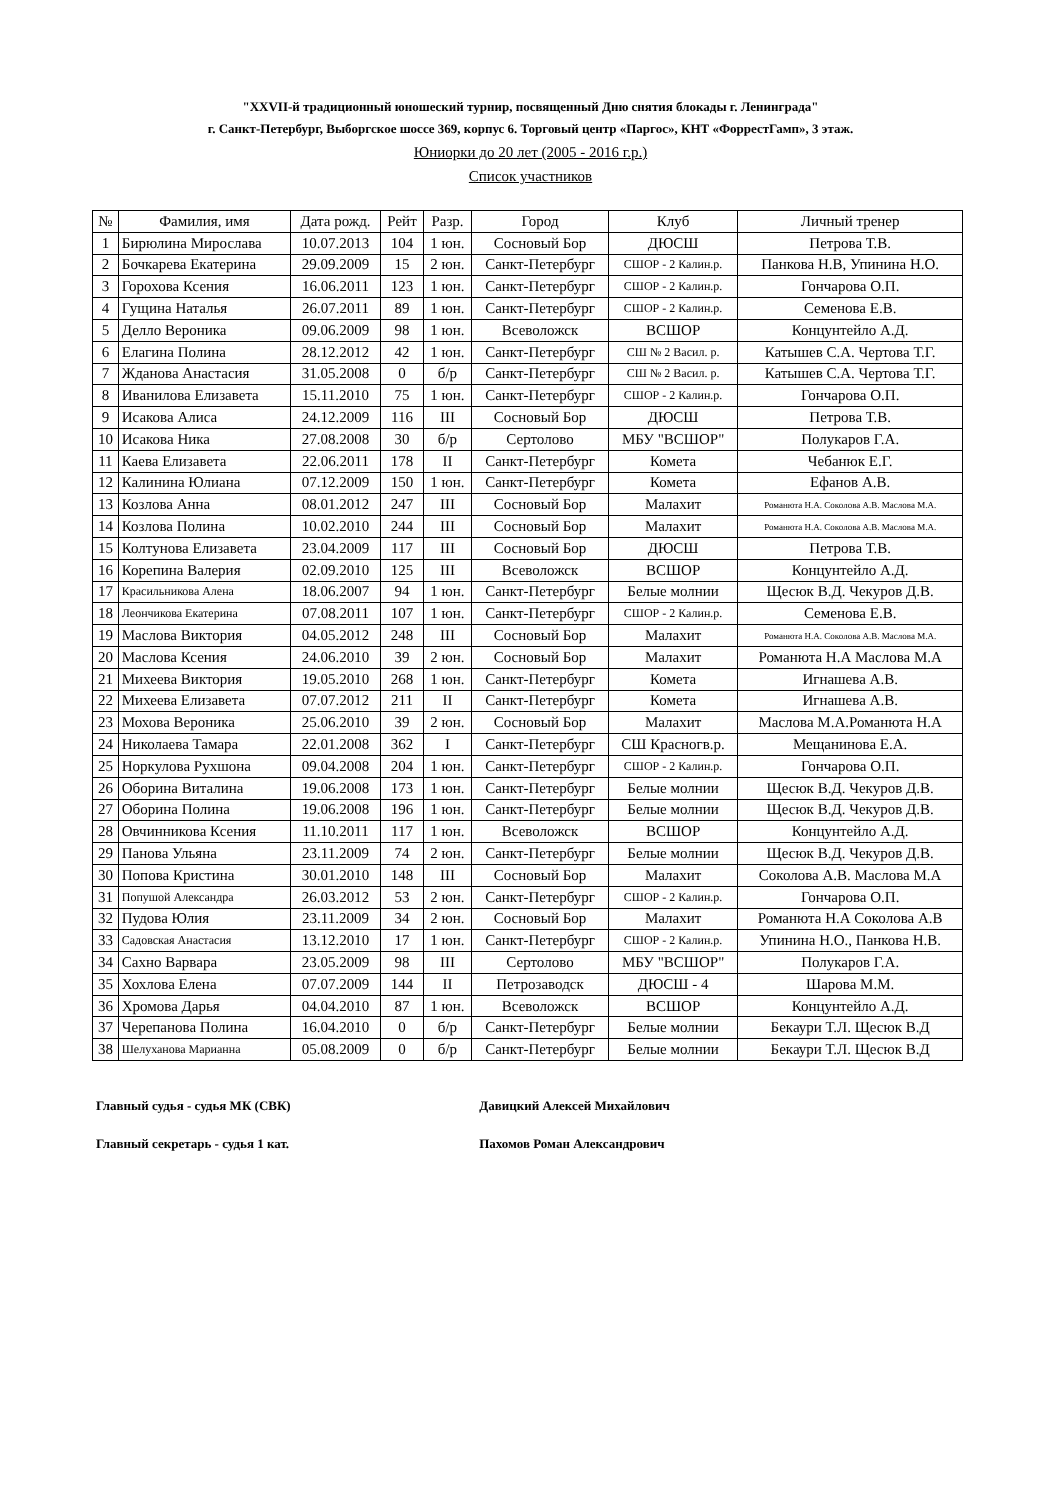"XXVII-й традиционный юношеский турнир, посвященный Дню снятия блокады г. Ленинграда"
г. Санкт-Петербург, Выборгское шоссе 369, корпус 6. Торговый центр «Паргос», КНТ «ФоррестГамп», 3 этаж.
Юниорки до 20 лет (2005 - 2016 г.р.)
Список участников
| № | Фамилия, имя | Дата рожд. | Рейт | Разр. | Город | Клуб | Личный тренер |
| --- | --- | --- | --- | --- | --- | --- | --- |
| 1 | Бирюлина Мирослава | 10.07.2013 | 104 | 1 юн. | Сосновый Бор | ДЮСШ | Петрова Т.В. |
| 2 | Бочкарева Екатерина | 29.09.2009 | 15 | 2 юн. | Санкт-Петербург | СШОР - 2 Калин.р. | Панкова Н.В, Упинина Н.О. |
| 3 | Горохова Ксения | 16.06.2011 | 123 | 1 юн. | Санкт-Петербург | СШОР - 2 Калин.р. | Гончарова О.П. |
| 4 | Гущина Наталья | 26.07.2011 | 89 | 1 юн. | Санкт-Петербург | СШОР - 2 Калин.р. | Семенова Е.В. |
| 5 | Делло Вероника | 09.06.2009 | 98 | 1 юн. | Всеволожск | ВСШОР | Концунтейло А.Д. |
| 6 | Елагина Полина | 28.12.2012 | 42 | 1 юн. | Санкт-Петербург | СШ № 2 Васил. р. | Катышев С.А. Чертова Т.Г. |
| 7 | Жданова Анастасия | 31.05.2008 | 0 | б/р | Санкт-Петербург | СШ № 2 Васил. р. | Катышев С.А. Чертова Т.Г. |
| 8 | Иванилова Елизавета | 15.11.2010 | 75 | 1 юн. | Санкт-Петербург | СШОР - 2 Калин.р. | Гончарова О.П. |
| 9 | Исакова Алиса | 24.12.2009 | 116 | III | Сосновый Бор | ДЮСШ | Петрова Т.В. |
| 10 | Исакова Ника | 27.08.2008 | 30 | б/р | Сертолово | МБУ "ВСШОР" | Полукаров Г.А. |
| 11 | Каева Елизавета | 22.06.2011 | 178 | II | Санкт-Петербург | Комета | Чебанюк Е.Г. |
| 12 | Калинина Юлиана | 07.12.2009 | 150 | 1 юн. | Санкт-Петербург | Комета | Ефанов А.В. |
| 13 | Козлова Анна | 08.01.2012 | 247 | III | Сосновый Бор | Малахит | Романюта Н.А. Соколова А.В. Маслова М.А. |
| 14 | Козлова Полина | 10.02.2010 | 244 | III | Сосновый Бор | Малахит | Романюта Н.А. Соколова А.В. Маслова М.А. |
| 15 | Колтунова Елизавета | 23.04.2009 | 117 | III | Сосновый Бор | ДЮСШ | Петрова Т.В. |
| 16 | Корепина Валерия | 02.09.2010 | 125 | III | Всеволожск | ВСШОР | Концунтейло А.Д. |
| 17 | Красильникова Алена | 18.06.2007 | 94 | 1 юн. | Санкт-Петербург | Белые молнии | Щесюк В.Д. Чекуров Д.В. |
| 18 | Леончикова Екатерина | 07.08.2011 | 107 | 1 юн. | Санкт-Петербург | СШОР - 2 Калин.р. | Семенова Е.В. |
| 19 | Маслова Виктория | 04.05.2012 | 248 | III | Сосновый Бор | Малахит | Романюта Н.А. Соколова А.В. Маслова М.А. |
| 20 | Маслова Ксения | 24.06.2010 | 39 | 2 юн. | Сосновый Бор | Малахит | Романюта Н.А Маслова М.А |
| 21 | Михеева Виктория | 19.05.2010 | 268 | 1 юн. | Санкт-Петербург | Комета | Игнашева А.В. |
| 22 | Михеева Елизавета | 07.07.2012 | 211 | II | Санкт-Петербург | Комета | Игнашева А.В. |
| 23 | Мохова Вероника | 25.06.2010 | 39 | 2 юн. | Сосновый Бор | Малахит | Маслова М.А.Романюта Н.А |
| 24 | Николаева Тамара | 22.01.2008 | 362 | I | Санкт-Петербург | СШ Красногв.р. | Мещанинова Е.А. |
| 25 | Норкулова Рухшона | 09.04.2008 | 204 | 1 юн. | Санкт-Петербург | СШОР - 2 Калин.р. | Гончарова О.П. |
| 26 | Оборина Виталина | 19.06.2008 | 173 | 1 юн. | Санкт-Петербург | Белые молнии | Щесюк В.Д. Чекуров Д.В. |
| 27 | Оборина Полина | 19.06.2008 | 196 | 1 юн. | Санкт-Петербург | Белые молнии | Щесюк В.Д. Чекуров Д.В. |
| 28 | Овчинникова Ксения | 11.10.2011 | 117 | 1 юн. | Всеволожск | ВСШОР | Концунтейло А.Д. |
| 29 | Панова Ульяна | 23.11.2009 | 74 | 2 юн. | Санкт-Петербург | Белые молнии | Щесюк В.Д. Чекуров Д.В. |
| 30 | Попова Кристина | 30.01.2010 | 148 | III | Сосновый Бор | Малахит | Соколова А.В. Маслова М.А |
| 31 | Попушой Александра | 26.03.2012 | 53 | 2 юн. | Санкт-Петербург | СШОР - 2 Калин.р. | Гончарова О.П. |
| 32 | Пудова Юлия | 23.11.2009 | 34 | 2 юн. | Сосновый Бор | Малахит | Романюта Н.А Соколова А.В |
| 33 | Садовская Анастасия | 13.12.2010 | 17 | 1 юн. | Санкт-Петербург | СШОР - 2 Калин.р. | Упинина Н.О., Панкова Н.В. |
| 34 | Сахно Варвара | 23.05.2009 | 98 | III | Сертолово | МБУ "ВСШОР" | Полукаров Г.А. |
| 35 | Хохлова Елена | 07.07.2009 | 144 | II | Петрозаводск | ДЮСШ - 4 | Шарова М.М. |
| 36 | Хромова Дарья | 04.04.2010 | 87 | 1 юн. | Всеволожск | ВСШОР | Концунтейло А.Д. |
| 37 | Черепанова Полина | 16.04.2010 | 0 | б/р | Санкт-Петербург | Белые молнии | Бекаури Т.Л. Щесюк В.Д |
| 38 | Шелуханова Марианна | 05.08.2009 | 0 | б/р | Санкт-Петербург | Белые молнии | Бекаури Т.Л. Щесюк В.Д |
Главный судья - судья МК (СВК) Давицкий Алексей Михайлович
Главный секретарь - судья 1 кат. Пахомов Роман Александрович